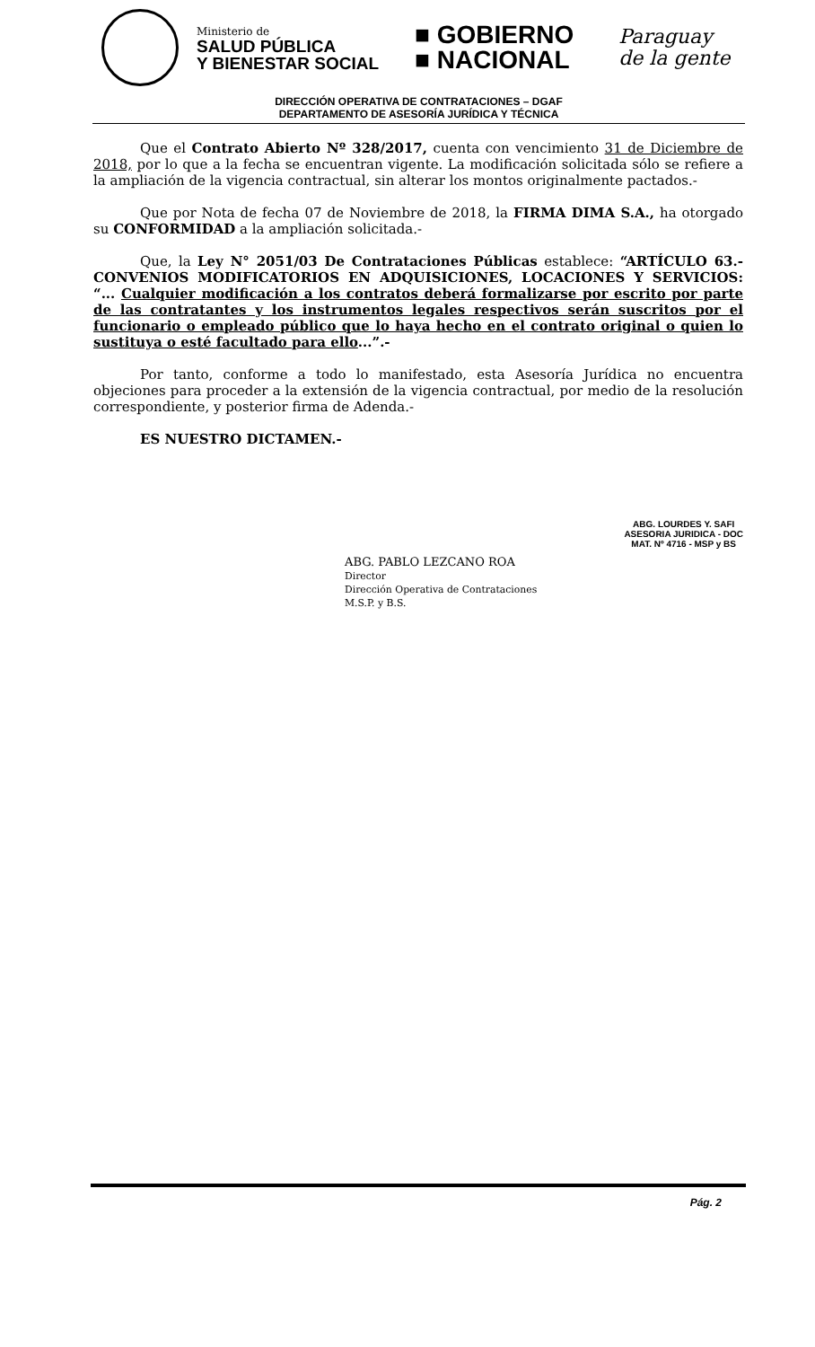Ministerio de
SALUD PÚBLICA
Y BIENESTAR SOCIAL
■ GOBIERNO
■ NACIONAL
Paraguay
de la gente
DIRECCIÓN OPERATIVA DE CONTRATACIONES – DGAF
DEPARTAMENTO DE ASESORÍA JURÍDICA Y TÉCNICA
Que el Contrato Abierto Nº 328/2017, cuenta con vencimiento 31 de Diciembre de 2018, por lo que a la fecha se encuentran vigente. La modificación solicitada sólo se refiere a la ampliación de la vigencia contractual, sin alterar los montos originalmente pactados.-
Que por Nota de fecha 07 de Noviembre de 2018, la FIRMA DIMA S.A., ha otorgado su CONFORMIDAD a la ampliación solicitada.-
Que, la Ley N° 2051/03 De Contrataciones Públicas establece: “ARTÍCULO 63.- CONVENIOS MODIFICATORIOS EN ADQUISICIONES, LOCACIONES Y SERVICIOS: “... Cualquier modificación a los contratos deberá formalizarse por escrito por parte de las contratantes y los instrumentos legales respectivos serán suscritos por el funcionario o empleado público que lo haya hecho en el contrato original o quien lo sustituya o esté facultado para ello...”.-
Por tanto, conforme a todo lo manifestado, esta Asesoría Jurídica no encuentra objeciones para proceder a la extensión de la vigencia contractual, por medio de la resolución correspondiente, y posterior firma de Adenda.-
ES NUESTRO DICTAMEN.-
ABG. PABLO LEZCANO ROA
Director
Dirección Operativa de Contrataciones
M.S.P. y B.S.
ABG. LOURDES Y. SAFI
ASESORIA JURIDICA - DOC
MAT. Nº 4716 - MSP y BS
Pág. 2